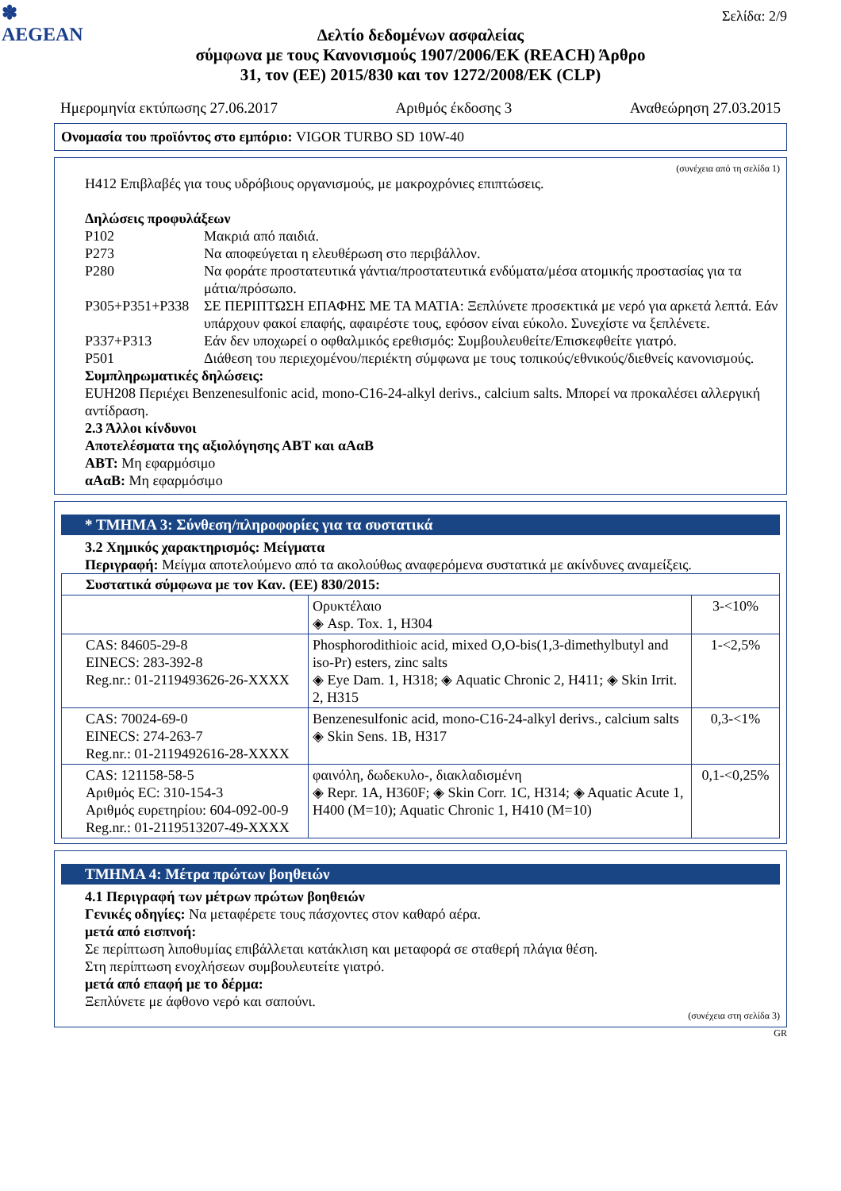✽
AEGEAN
Σελίδα: 2/9
Δελτίο δεδομένων ασφαλείας
σύμφωνα με τους Κανονισμούς 1907/2006/ΕΚ (REACH) Άρθρο
31, τον (ΕΕ) 2015/830 και τον 1272/2008/ΕΚ (CLP)
Ημερομηνία εκτύπωσης 27.06.2017 Αριθμός έκδοσης 3 Αναθεώρηση 27.03.2015
Ονομασία του προϊόντος στο εμπόριο: VIGOR TURBO SD 10W-40
(συνέχεια από τη σελίδα 1)
H412 Επιβλαβές για τους υδρόβιους οργανισμούς, με μακροχρόνιες επιπτώσεις.
Δηλώσεις προφυλάξεων
P102 Μακριά από παιδιά.
P273 Να αποφεύγεται η ελευθέρωση στο περιβάλλον.
P280 Να φοράτε προστατευτικά γάντια/προστατευτικά ενδύματα/μέσα ατομικής προστασίας για τα μάτια/πρόσωπο.
P305+P351+P338 ΣΕ ΠΕΡΙΠΤΩΣΗ ΕΠΑΦΗΣ ΜΕ ΤΑ ΜΑΤΙΑ: Ξεπλύνετε προσεκτικά με νερό για αρκετά λεπτά. Εάν υπάρχουν φακοί επαφής, αφαιρέστε τους, εφόσον είναι εύκολο. Συνεχίστε να ξεπλένετε.
P337+P313 Εάν δεν υποχωρεί ο οφθαλμικός ερεθισμός: Συμβουλευθείτε/Επισκεφθείτε γιατρό.
P501 Διάθεση του περιεχομένου/περιέκτη σύμφωνα με τους τοπικούς/εθνικούς/διεθνείς κανονισμούς.
Συμπληρωματικές δηλώσεις:
EUH208 Περιέχει Benzenesulfonic acid, mono-C16-24-alkyl derivs., calcium salts. Μπορεί να προκαλέσει αλλεργική αντίδραση.
2.3 Άλλοι κίνδυνοι
Αποτελέσματα της αξιολόγησης ΑΒΤ και αΑαΒ
ΑΒΤ: Μη εφαρμόσιμο
αΑαΒ: Μη εφαρμόσιμο
* ΤΜΗΜΑ 3: Σύνθεση/πληροφορίες για τα συστατικά
3.2 Χημικός χαρακτηρισμός: Μείγματα
Περιγραφή: Μείγμα αποτελούμενο από τα ακολούθως αναφερόμενα συστατικά με ακίνδυνες αναμείξεις.
| Συστατικά σύμφωνα με τον Καν. (ΕΕ) 830/2015: | | |
| | Ορυκτέλαιο ◈ Asp. Tox. 1, H304 | 3-<10% |
| CAS: 84605-29-8 EINECS: 283-392-8 Reg.nr.: 01-2119493626-26-XXXX | Phosphorodithioic acid, mixed O,O-bis(1,3-dimethylbutyl and iso-Pr) esters, zinc salts ◈ Eye Dam. 1, H318; ◈ Aquatic Chronic 2, H411; ◈ Skin Irrit. 2, H315 | 1-<2,5% |
| CAS: 70024-69-0 EINECS: 274-263-7 Reg.nr.: 01-2119492616-28-XXXX | Benzenesulfonic acid, mono-C16-24-alkyl derivs., calcium salts ◈ Skin Sens. 1B, H317 | 0,3-<1% |
| CAS: 121158-58-5 Αριθμός EC: 310-154-3 Αριθμός ευρετηρίου: 604-092-00-9 Reg.nr.: 01-2119513207-49-XXXX | φαινόλη, δωδεκυλο-, διακλαδισμένη ◈ Repr. 1A, H360F; ◈ Skin Corr. 1C, H314; ◈ Aquatic Acute 1, H400 (M=10); Aquatic Chronic 1, H410 (M=10) | 0,1-<0,25% |
ΤΜΗΜΑ 4: Μέτρα πρώτων βοηθειών
4.1 Περιγραφή των μέτρων πρώτων βοηθειών
Γενικές οδηγίες: Να μεταφέρετε τους πάσχοντες στον καθαρό αέρα.
μετά από εισπνοή:
Σε περίπτωση λιποθυμίας επιβάλλεται κατάκλιση και μεταφορά σε σταθερή πλάγια θέση.
Στη περίπτωση ενοχλήσεων συμβουλευτείτε γιατρό.
μετά από επαφή με το δέρμα:
Ξεπλύνετε με άφθονο νερό και σαπούνι.
(συνέχεια στη σελίδα 3)
GR